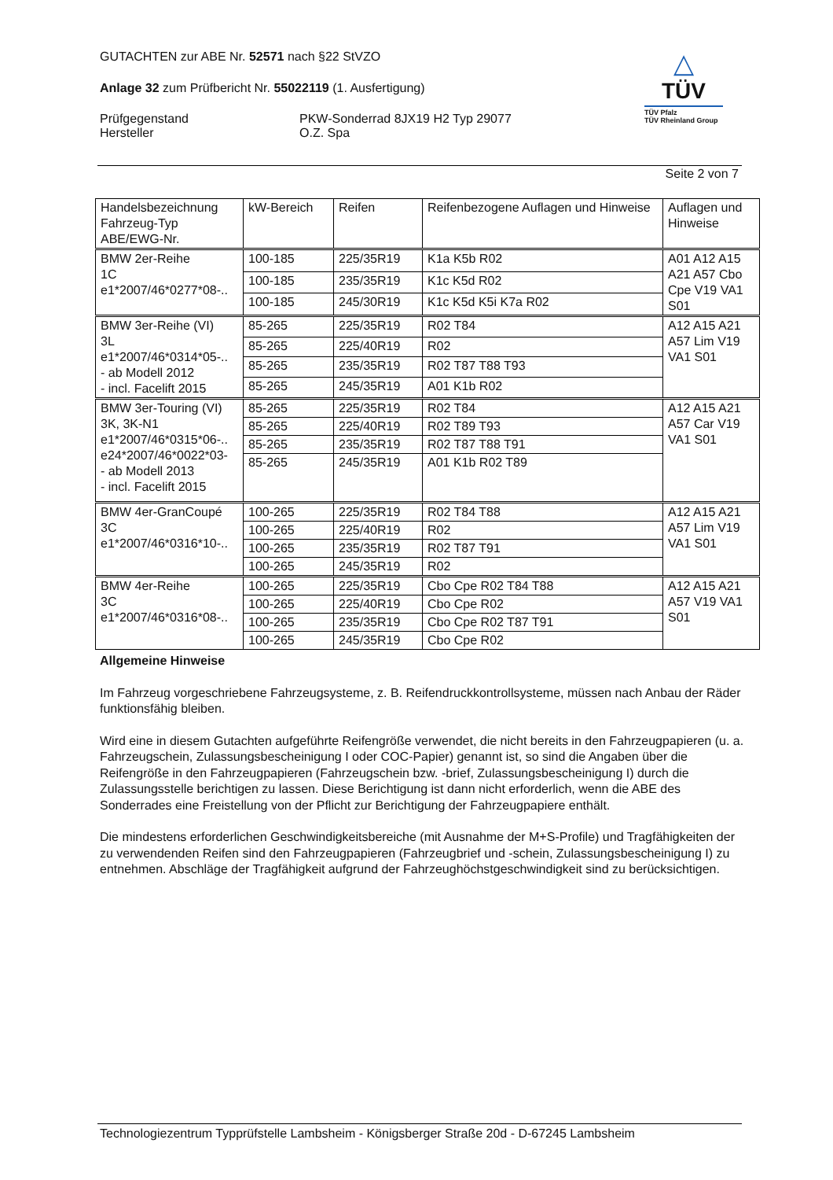GUTACHTEN zur ABE Nr. 52571 nach §22 StVZO
Anlage 32 zum Prüfbericht Nr. 55022119 (1. Ausfertigung)
Prüfgegenstand
Hersteller
PKW-Sonderrad 8JX19 H2 Typ 29077
O.Z. Spa
△
TÜV
TÜV Pfalz
TÜV Rheinland Group
Seite 2 von 7
| Handelsbezeichnung Fahrzeug-Typ ABE/EWG-Nr. | kW-Bereich | Reifen | Reifenbezogene Auflagen und Hinweise | Auflagen und Hinweise |
| --- | --- | --- | --- | --- |
| BMW 2er-Reihe 1C e1*2007/46*0277*08-.. | 100-185 | 225/35R19 | K1a K5b R02 | A01 A12 A15 A21 A57 Cbo Cpe V19 VA1 S01 |
| | 100-185 | 235/35R19 | K1c K5d R02 | |
| | 100-185 | 245/30R19 | K1c K5d K5i K7a R02 | |
| BMW 3er-Reihe (VI) 3L e1*2007/46*0314*05-.. - ab Modell 2012 - incl. Facelift 2015 | 85-265 | 225/35R19 | R02 T84 | A12 A15 A21 A57 Lim V19 VA1 S01 |
| | 85-265 | 225/40R19 | R02 | |
| | 85-265 | 235/35R19 | R02 T87 T88 T93 | |
| | 85-265 | 245/35R19 | A01 K1b R02 | |
| BMW 3er-Touring (VI) 3K, 3K-N1 e1*2007/46*0315*06-.. e24*2007/46*0022*03- - ab Modell 2013 - incl. Facelift 2015 | 85-265 | 225/35R19 | R02 T84 | A12 A15 A21 A57 Car V19 VA1 S01 |
| | 85-265 | 225/40R19 | R02 T89 T93 | |
| | 85-265 | 235/35R19 | R02 T87 T88 T91 | |
| | 85-265 | 245/35R19 | A01 K1b R02 T89 | |
| BMW 4er-GranCoupé 3C e1*2007/46*0316*10-.. | 100-265 | 225/35R19 | R02 T84 T88 | A12 A15 A21 A57 Lim V19 VA1 S01 |
| | 100-265 | 225/40R19 | R02 | |
| | 100-265 | 235/35R19 | R02 T87 T91 | |
| | 100-265 | 245/35R19 | R02 | |
| BMW 4er-Reihe 3C e1*2007/46*0316*08-.. | 100-265 | 225/35R19 | Cbo Cpe R02 T84 T88 | A12 A15 A21 A57 V19 VA1 S01 |
| | 100-265 | 225/40R19 | Cbo Cpe R02 | |
| | 100-265 | 235/35R19 | Cbo Cpe R02 T87 T91 | |
| | 100-265 | 245/35R19 | Cbo Cpe R02 | |
Allgemeine Hinweise
Im Fahrzeug vorgeschriebene Fahrzeugsysteme, z. B. Reifendruckkontrollsysteme, müssen nach Anbau der Räder funktionsfähig bleiben.
Wird eine in diesem Gutachten aufgeführte Reifengröße verwendet, die nicht bereits in den Fahrzeugpapieren (u. a. Fahrzeugschein, Zulassungsbescheinigung I oder COC-Papier) genannt ist, so sind die Angaben über die Reifengröße in den Fahrzeugpapieren (Fahrzeugschein bzw. -brief, Zulassungsbescheinigung I) durch die Zulassungsstelle berichtigen zu lassen. Diese Berichtigung ist dann nicht erforderlich, wenn die ABE des Sonderrades eine Freistellung von der Pflicht zur Berichtigung der Fahrzeugpapiere enthält.
Die mindestens erforderlichen Geschwindigkeitsbereiche (mit Ausnahme der M+S-Profile) und Tragfähigkeiten der zu verwendenden Reifen sind den Fahrzeugpapieren (Fahrzeugbrief und -schein, Zulassungsbescheinigung I) zu entnehmen. Abschläge der Tragfähigkeit aufgrund der Fahrzeughöchstgeschwindigkeit sind zu berücksichtigen.
Technologiezentrum Typprüfstelle Lambsheim - Königsberger Straße 20d - D-67245 Lambsheim